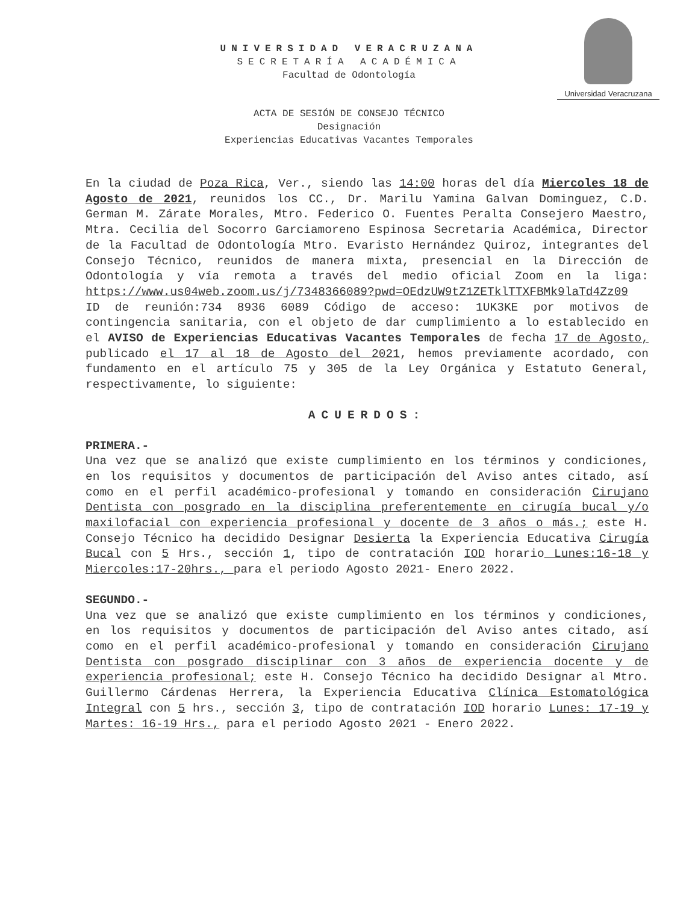UNIVERSIDAD VERACRUZANA
SECRETARÍA ACADÉMICA
Facultad de Odontología
Universidad Veracruzana
ACTA DE SESIÓN DE CONSEJO TÉCNICO
Designación
Experiencias Educativas Vacantes Temporales
En la ciudad de Poza Rica, Ver., siendo las 14:00 horas del día Miercoles 18 de Agosto de 2021, reunidos los CC., Dr. Marilu Yamina Galvan Dominguez, C.D. German M. Zárate Morales, Mtro. Federico O. Fuentes Peralta Consejero Maestro, Mtra. Cecilia del Socorro Garciamoreno Espinosa Secretaria Académica, Director de la Facultad de Odontología Mtro. Evaristo Hernández Quiroz, integrantes del Consejo Técnico, reunidos de manera mixta, presencial en la Dirección de Odontología y vía remota a través del medio oficial Zoom en la liga: https://www.us04web.zoom.us/j/7348366089?pwd=OEdzUW9tZ1ZETklTTXFBMk9laTd4Zz09 ID de reunión:734 8936 6089 Código de acceso: 1UK3KE por motivos de contingencia sanitaria, con el objeto de dar cumplimiento a lo establecido en el AVISO de Experiencias Educativas Vacantes Temporales de fecha 17 de Agosto, publicado el 17 al 18 de Agosto del 2021, hemos previamente acordado, con fundamento en el artículo 75 y 305 de la Ley Orgánica y Estatuto General, respectivamente, lo siguiente:
ACUERDOS:
PRIMERA.-
Una vez que se analizó que existe cumplimiento en los términos y condiciones, en los requisitos y documentos de participación del Aviso antes citado, así como en el perfil académico-profesional y tomando en consideración Cirujano Dentista con posgrado en la disciplina preferentemente en cirugía bucal y/o maxilofacial con experiencia profesional y docente de 3 años o más.; este H. Consejo Técnico ha decidido Designar Desierta la Experiencia Educativa Cirugía Bucal con 5 Hrs., sección 1, tipo de contratación IOD horario Lunes:16-18 y Miercoles:17-20hrs., para el periodo Agosto 2021- Enero 2022.
SEGUNDO.-
Una vez que se analizó que existe cumplimiento en los términos y condiciones, en los requisitos y documentos de participación del Aviso antes citado, así como en el perfil académico-profesional y tomando en consideración Cirujano Dentista con posgrado disciplinar con 3 años de experiencia docente y de experiencia profesional; este H. Consejo Técnico ha decidido Designar al Mtro. Guillermo Cárdenas Herrera, la Experiencia Educativa Clínica Estomatológica Integral con 5 hrs., sección 3, tipo de contratación IOD horario Lunes: 17-19 y Martes: 16-19 Hrs., para el periodo Agosto 2021 - Enero 2022.